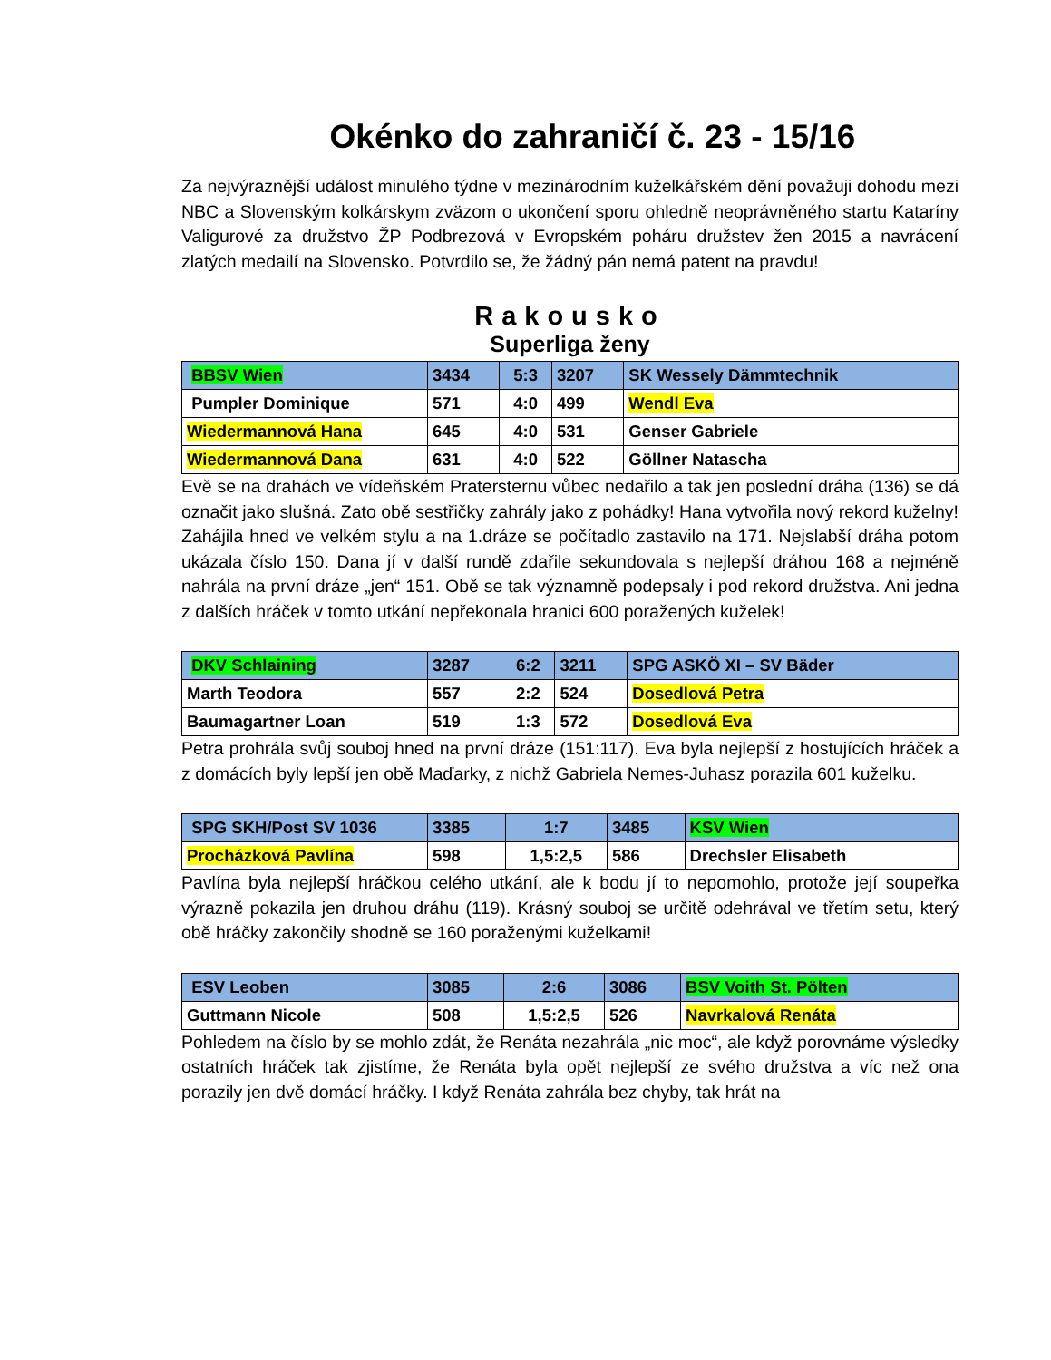Okénko do zahraničí č. 23 - 15/16
Za nejvýraznější událost minulého týdne v mezinárodním kuželkářském dění považuji dohodu mezi NBC a Slovenským kolkárskym zväzom o ukončení sporu ohledně neoprávněného startu Kataríny Valigurové za družstvo ŽP Podbrezová v Evropském poháru družstev žen 2015 a navrácení zlatých medailí na Slovensko. Potvrdilo se, že žádný pán nemá patent na pravdu!
Rakousko
Superliga ženy
| BBSV Wien | 3434 | 5:3 | 3207 | SK Wessely Dämmtechnik |
| Pumpler Dominique | 571 | 4:0 | 499 | Wendl Eva |
| Wiedermannová Hana | 645 | 4:0 | 531 | Genser Gabriele |
| Wiedermannová Dana | 631 | 4:0 | 522 | Göllner Natascha |
Evě se na drahách ve vídeňském Pratersternu vůbec nedařilo a tak jen poslední dráha (136) se dá označit jako slušná. Zato obě sestřičky zahrály jako z pohádky! Hana vytvořila nový rekord kuželny! Zahájila hned ve velkém stylu a na 1.dráze se počítadlo zastavilo na 171. Nejslabší dráha potom ukázala číslo 150. Dana jí v další rundě zdařile sekundovala s nejlepší dráhou 168 a nejméně nahrála na první dráze „jen“ 151. Obě se tak významně podepsaly i pod rekord družstva. Ani jedna z dalších hráček v tomto utkání nepřekonala hranici 600 poražených kuželek!
| DKV Schlaining | 3287 | 6:2 | 3211 | SPG ASKÖ XI – SV Bäder |
| Marth Teodora | 557 | 2:2 | 524 | Dosedlová Petra |
| Baumagartner Loan | 519 | 1:3 | 572 | Dosedlová Eva |
Petra prohrála svůj souboj hned na první dráze (151:117). Eva byla nejlepší z hostujících hráček a z domácích byly lepší jen obě Maďarky, z nichž Gabriela Nemes-Juhasz porazila 601 kuželku.
| SPG SKH/Post SV 1036 | 3385 | 1:7 | 3485 | KSV Wien |
| Procházková Pavlína | 598 | 1,5:2,5 | 586 | Drechsler Elisabeth |
Pavlína byla nejlepší hráčkou celého utkání, ale k bodu jí to nepomohlo, protože její soupeřka výrazně pokazila jen druhou dráhu (119). Krásný souboj se určitě odehrával ve třetím setu, který obě hráčky zakončily shodně se 160 poraženými kuželkami!
| ESV Leoben | 3085 | 2:6 | 3086 | BSV Voith St. Pölten |
| Guttmann Nicole | 508 | 1,5:2,5 | 526 | Navrkalová Renáta |
Pohledem na číslo by se mohlo zdát, že Renáta nezahrála „nic moc“, ale když porovnáme výsledky ostatních hráček tak zjistíme, že Renáta byla opět nejlepší ze svého družstva a víc než ona porazily jen dvě domácí hráčky. I když Renáta zahrála bez chyby, tak hrát na